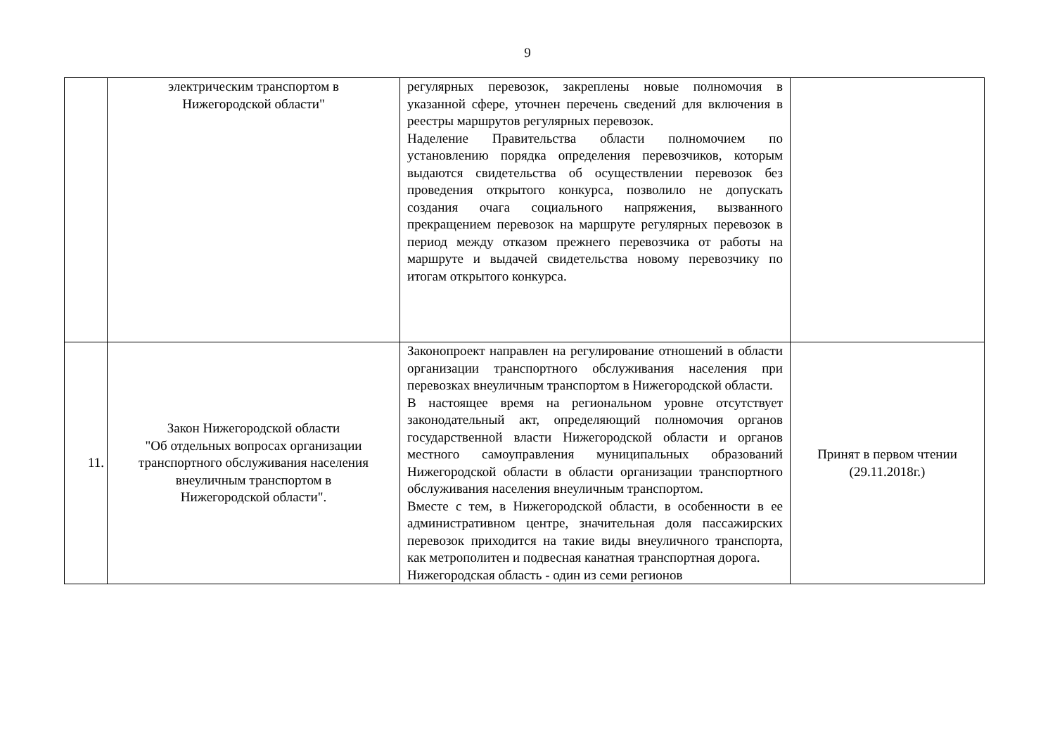9
| | электрическим транспортом в Нижегородской области" | регулярных перевозок, закреплены новые полномочия в указанной сфере, уточнен перечень сведений для включения в реестры маршрутов регулярных перевозок. Наделение Правительства области полномочием по установлению порядка определения перевозчиков, которым выдаются свидетельства об осуществлении перевозок без проведения открытого конкурса, позволило не допускать создания очага социального напряжения, вызванного прекращением перевозок на маршруте регулярных перевозок в период между отказом прежнего перевозчика от работы на маршруте и выдачей свидетельства новому перевозчику по итогам открытого конкурса. | |
| 11. | Закон Нижегородской области "Об отдельных вопросах организации транспортного обслуживания населения внеуличным транспортом в Нижегородской области". | Законопроект направлен на регулирование отношений в области организации транспортного обслуживания населения при перевозках внеуличным транспортом в Нижегородской области. В настоящее время на региональном уровне отсутствует законодательный акт, определяющий полномочия органов государственной власти Нижегородской области и органов местного самоуправления муниципальных образований Нижегородской области в области организации транспортного обслуживания населения внеуличным транспортом. Вместе с тем, в Нижегородской области, в особенности в ее административном центре, значительная доля пассажирских перевозок приходится на такие виды внеуличного транспорта, как метрополитен и подвесная канатная транспортная дорога. Нижегородская область - один из семи регионов | Принят в первом чтении (29.11.2018г.) |